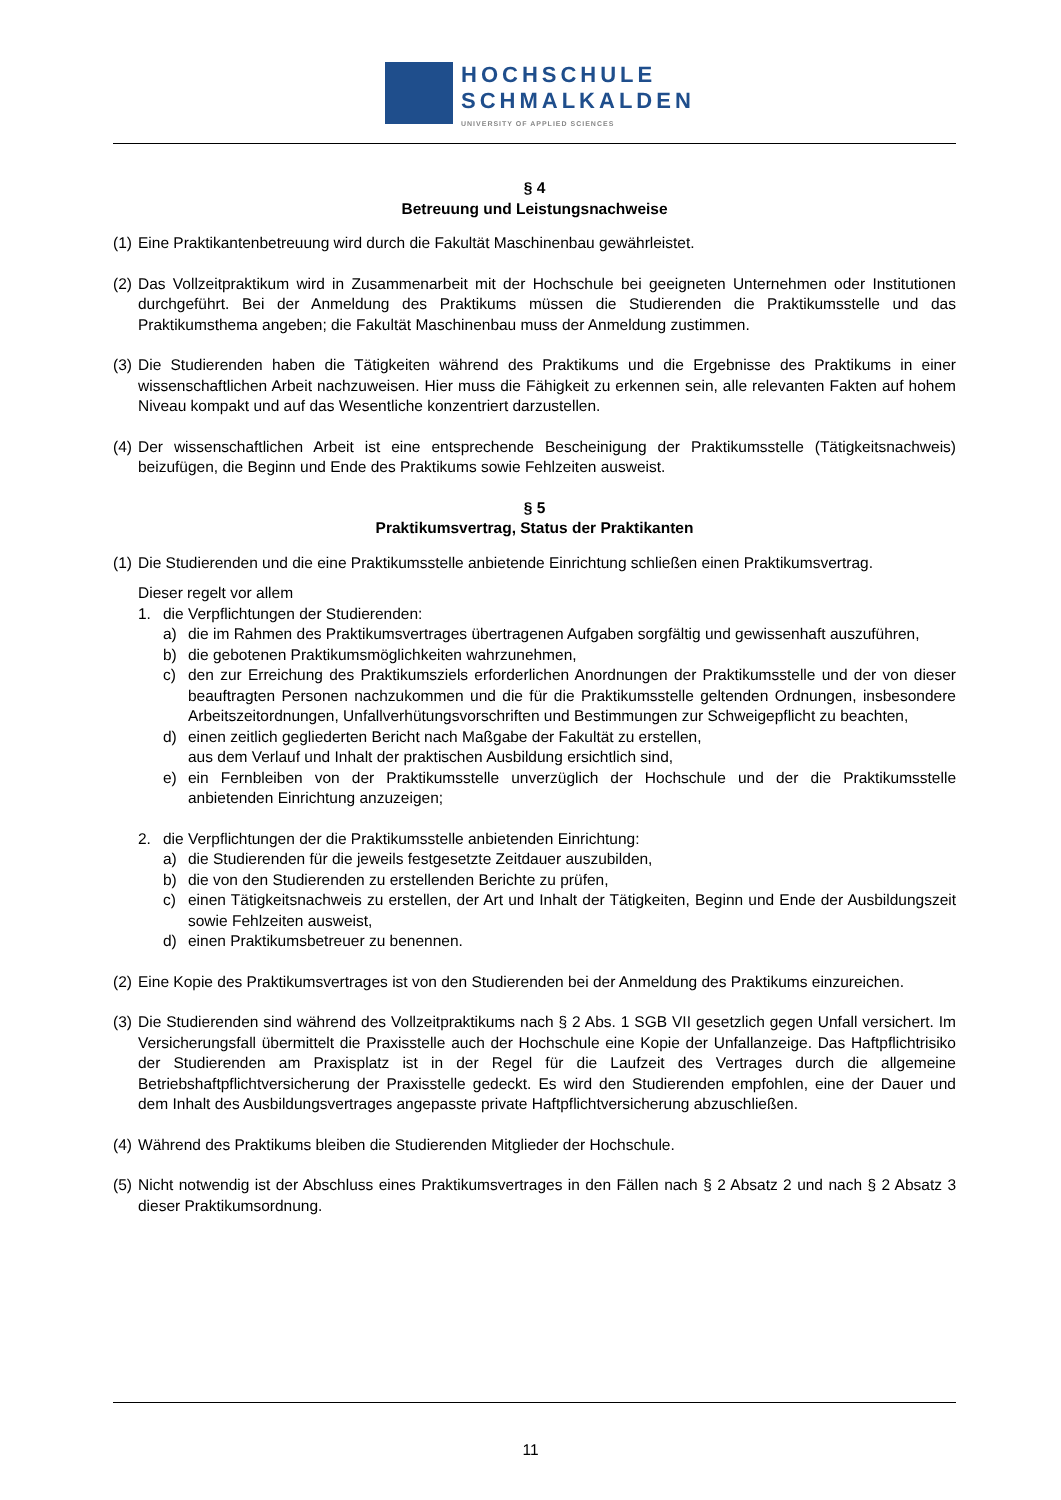HOCHSCHULE
SCHMALKALDEN
UNIVERSITY OF APPLIED SCIENCES
§ 4
Betreuung und Leistungsnachweise
(1) Eine Praktikantenbetreuung wird durch die Fakultät Maschinenbau gewährleistet.
(2) Das Vollzeitpraktikum wird in Zusammenarbeit mit der Hochschule bei geeigneten Unternehmen oder Institutionen durchgeführt. Bei der Anmeldung des Praktikums müssen die Studierenden die Praktikumsstelle und das Praktikumsthema angeben; die Fakultät Maschinenbau muss der Anmeldung zustimmen.
(3) Die Studierenden haben die Tätigkeiten während des Praktikums und die Ergebnisse des Praktikums in einer wissenschaftlichen Arbeit nachzuweisen. Hier muss die Fähigkeit zu erkennen sein, alle relevanten Fakten auf hohem Niveau kompakt und auf das Wesentliche konzentriert darzustellen.
(4) Der wissenschaftlichen Arbeit ist eine entsprechende Bescheinigung der Praktikumsstelle (Tätigkeitsnachweis) beizufügen, die Beginn und Ende des Praktikums sowie Fehlzeiten ausweist.
§ 5
Praktikumsvertrag, Status der Praktikanten
(1) Die Studierenden und die eine Praktikumsstelle anbietende Einrichtung schließen einen Praktikumsvertrag.
Dieser regelt vor allem
1. die Verpflichtungen der Studierenden:
a) die im Rahmen des Praktikumsvertrages übertragenen Aufgaben sorgfältig und gewissenhaft auszuführen,
b) die gebotenen Praktikumsmöglichkeiten wahrzunehmen,
c) den zur Erreichung des Praktikumsziels erforderlichen Anordnungen der Praktikumsstelle und der von dieser beauftragten Personen nachzukommen und die für die Praktikumsstelle geltenden Ordnungen, insbesondere Arbeitszeitordnungen, Unfallverhütungsvorschriften und Bestimmungen zur Schweigepflicht zu beachten,
d) einen zeitlich gegliederten Bericht nach Maßgabe der Fakultät zu erstellen,
aus dem Verlauf und Inhalt der praktischen Ausbildung ersichtlich sind,
e) ein Fernbleiben von der Praktikumsstelle unverzüglich der Hochschule und der die Praktikumsstelle anbietenden Einrichtung anzuzeigen;
2. die Verpflichtungen der die Praktikumsstelle anbietenden Einrichtung:
a) die Studierenden für die jeweils festgesetzte Zeitdauer auszubilden,
b) die von den Studierenden zu erstellenden Berichte zu prüfen,
c) einen Tätigkeitsnachweis zu erstellen, der Art und Inhalt der Tätigkeiten, Beginn und Ende der Ausbildungszeit sowie Fehlzeiten ausweist,
d) einen Praktikumsbetreuer zu benennen.
(2) Eine Kopie des Praktikumsvertrages ist von den Studierenden bei der Anmeldung des Praktikums einzureichen.
(3) Die Studierenden sind während des Vollzeitpraktikums nach § 2 Abs. 1 SGB VII gesetzlich gegen Unfall versichert. Im Versicherungsfall übermittelt die Praxisstelle auch der Hochschule eine Kopie der Unfallanzeige. Das Haftpflichtrisiko der Studierenden am Praxisplatz ist in der Regel für die Laufzeit des Vertrages durch die allgemeine Betriebshaftpflichtversicherung der Praxisstelle gedeckt. Es wird den Studierenden empfohlen, eine der Dauer und dem Inhalt des Ausbildungsvertrages angepasste private Haftpflichtversicherung abzuschließen.
(4) Während des Praktikums bleiben die Studierenden Mitglieder der Hochschule.
(5) Nicht notwendig ist der Abschluss eines Praktikumsvertrages in den Fällen nach § 2 Absatz 2 und nach § 2 Absatz 3 dieser Praktikumsordnung.
11